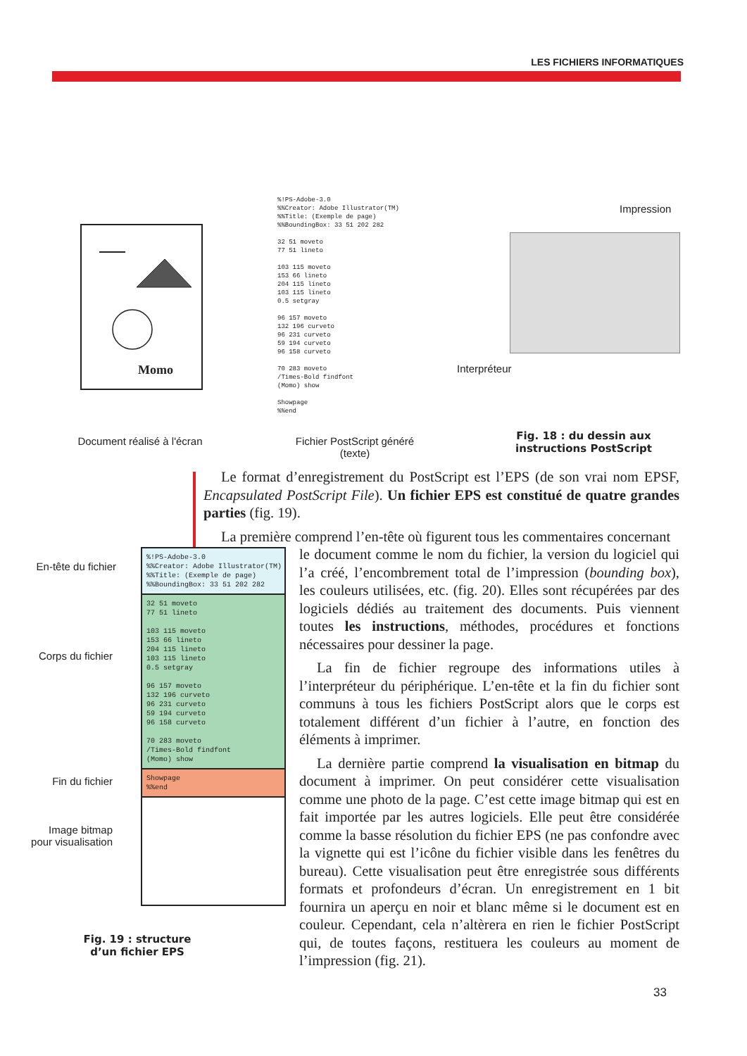LES FICHIERS INFORMATIQUES
Momo
%!PS-Adobe-3.0 %%Creator: Adobe Illustrator(TM) %%Title: (Exemple de page) %%BoundingBox: 33 51 202 282 32 51 moveto 77 51 lineto 103 115 moveto 153 66 lineto 204 115 lineto 103 115 lineto 0.5 setgray 96 157 moveto 132 196 curveto 96 231 curveto 59 194 curveto 96 158 curveto 70 283 moveto /Times-Bold findfont (Momo) show Showpage %%end
Impression
Interpréteur
Document réalisé à l'écran
Fichier PostScript généré
(texte)
Fig. 18 : du dessin aux instructions PostScript
Le format d’enregistrement du PostScript est l’EPS (de son vrai nom EPSF, Encapsulated PostScript File). Un fichier EPS est constitué de quatre grandes parties (fig. 19).
La première comprend l’en-tête où figurent tous les commentaires concernant
le document comme le nom du fichier, la version du logiciel qui l’a créé, l’encombrement total de l’impression (bounding box), les couleurs utilisées, etc. (fig. 20). Elles sont récupérées par des logiciels dédiés au traitement des documents. Puis viennent toutes les instructions, méthodes, procédures et fonctions nécessaires pour dessiner la page.
La fin de fichier regroupe des informations utiles à l’interpréteur du périphérique. L’en-tête et la fin du fichier sont communs à tous les fichiers PostScript alors que le corps est totalement différent d’un fichier à l’autre, en fonction des éléments à imprimer.
La dernière partie comprend la visualisation en bitmap du document à imprimer. On peut considérer cette visualisation comme une photo de la page. C’est cette image bitmap qui est en fait importée par les autres logiciels. Elle peut être considérée comme la basse résolution du fichier EPS (ne pas confondre avec la vignette qui est l’icône du fichier visible dans les fenêtres du bureau). Cette visualisation peut être enregistrée sous différents formats et profondeurs d’écran. Un enregistrement en 1 bit fournira un aperçu en noir et blanc même si le document est en couleur. Cependant, cela n’altèrera en rien le fichier PostScript qui, de toutes façons, restituera les couleurs au moment de l’impression (fig. 21).
En-tête du fichier
Corps du fichier
Fin du fichier
Image bitmap
pour visualisation
%!PS-Adobe-3.0 %%Creator: Adobe Illustrator(TM) %%Title: (Exemple de page) %%BoundingBox: 33 51 202 282
32 51 moveto 77 51 lineto 103 115 moveto 153 66 lineto 204 115 lineto 103 115 lineto 0.5 setgray 96 157 moveto 132 196 curveto 96 231 curveto 59 194 curveto 96 158 curveto 70 283 moveto /Times-Bold findfont (Momo) show
Showpage %%end
Fig. 19 : structure d’un fichier EPS
33